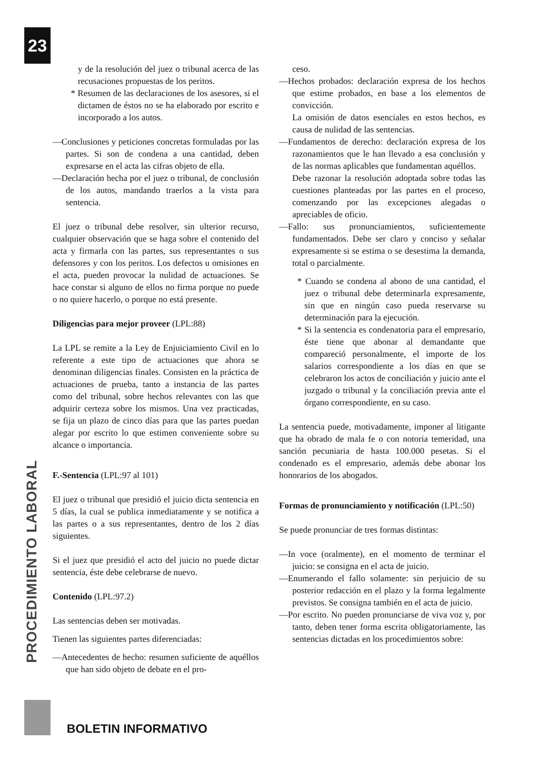23
y de la resolución del juez o tribunal acerca de las recusaciones propuestas de los peritos.
* Resumen de las declaraciones de los asesores, si el dictamen de éstos no se ha elaborado por escrito e incorporado a los autos.
—Conclusiones y peticiones concretas formuladas por las partes. Si son de condena a una cantidad, deben expresarse en el acta las cifras objeto de ella.
—Declaración hecha por el juez o tribunal, de conclusión de los autos, mandando traerlos a la vista para sentencia.
El juez o tribunal debe resolver, sin ulterior recurso, cualquier observación que se haga sobre el contenido del acta y firmarla con las partes, sus representantes o sus defensores y con los peritos. Los defectos u omisiones en el acta, pueden provocar la nulidad de actuaciones. Se hace constar si alguno de ellos no firma porque no puede o no quiere hacerlo, o porque no está presente.
Diligencias para mejor proveer (LPL:88)
La LPL se remite a la Ley de Enjuiciamiento Civil en lo referente a este tipo de actuaciones que ahora se denominan diligencias finales. Consisten en la práctica de actuaciones de prueba, tanto a instancia de las partes como del tribunal, sobre hechos relevantes con las que adquirir certeza sobre los mismos. Una vez practicadas, se fija un plazo de cinco días para que las partes puedan alegar por escrito lo que estimen conveniente sobre su alcance o importancia.
F.-Sentencia (LPL:97 al 101)
El juez o tribunal que presidió el juicio dicta sentencia en 5 días, la cual se publica inmediatamente y se notifica a las partes o a sus representantes, dentro de los 2 días siguientes.
Si el juez que presidió el acto del juicio no puede dictar sentencia, éste debe celebrarse de nuevo.
Contenido (LPL:97.2)
Las sentencias deben ser motivadas.
Tienen las siguientes partes diferenciadas:
—Antecedentes de hecho: resumen suficiente de aquéllos que han sido objeto de debate en el pro-
ceso.
—Hechos probados: declaración expresa de los hechos que estime probados, en base a los elementos de convicción.
La omisión de datos esenciales en estos hechos, es causa de nulidad de las sentencias.
—Fundamentos de derecho: declaración expresa de los razonamientos que le han llevado a esa conclusión y de las normas aplicables que fundamentan aquéllos.
Debe razonar la resolución adoptada sobre todas las cuestiones planteadas por las partes en el proceso, comenzando por las excepciones alegadas o apreciables de oficio.
—Fallo: sus pronunciamientos, suficientemente fundamentados. Debe ser claro y conciso y señalar expresamente si se estima o se desestima la demanda, total o parcialmente.
* Cuando se condena al abono de una cantidad, el juez o tribunal debe determinarla expresamente, sin que en ningún caso pueda reservarse su determinación para la ejecución.
* Si la sentencia es condenatoria para el empresario, éste tiene que abonar al demandante que compareció personalmente, el importe de los salarios correspondiente a los días en que se celebraron los actos de conciliación y juicio ante el juzgado o tribunal y la conciliación previa ante el órgano correspondiente, en su caso.
La sentencia puede, motivadamente, imponer al litigante que ha obrado de mala fe o con notoria temeridad, una sanción pecuniaria de hasta 100.000 pesetas. Si el condenado es el empresario, además debe abonar los honorarios de los abogados.
Formas de pronunciamiento y notificación (LPL:50)
Se puede pronunciar de tres formas distintas:
—In voce (oralmente), en el momento de terminar el juicio: se consigna en el acta de juicio.
—Enumerando el fallo solamente: sin perjuicio de su posterior redacción en el plazo y la forma legalmente previstos. Se consigna también en el acta de juicio.
—Por escrito. No pueden pronunciarse de viva voz y, por tanto, deben tener forma escrita obligatoriamente, las sentencias dictadas en los procedimientos sobre:
PROCEDIMIENTO LABORAL
BOLETIN INFORMATIVO